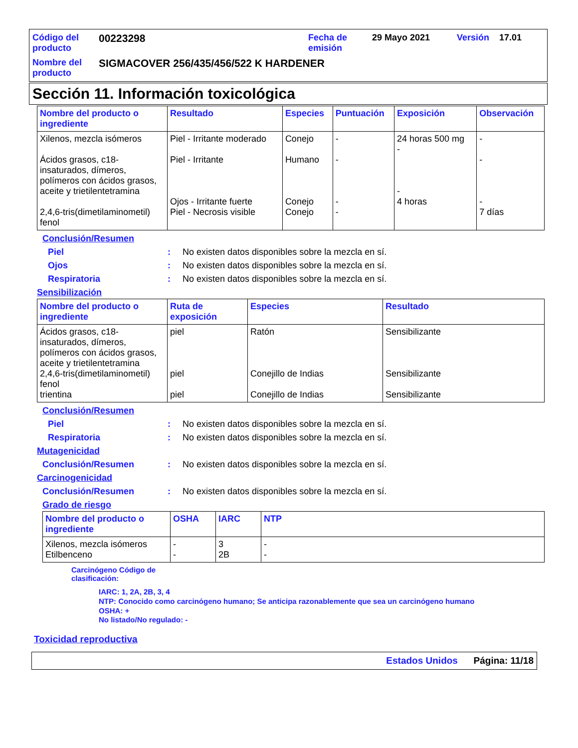Código del producto
00223298
Fecha de emisión
29 Mayo 2021
Versión
17.01
Nombre del producto
SIGMACOVER 256/435/456/522 K HARDENER
Sección 11. Información toxicológica
| Nombre del producto o ingrediente | Resultado | Especies | Puntuación | Exposición | Observación |
| --- | --- | --- | --- | --- | --- |
| Xilenos, mezcla isómeros Ácidos grasos, c18-insaturados, dímeros, polímeros con ácidos grasos, aceite y trietilentetramina 2,4,6-tris(dimetilaminometil) fenol | Piel - Irritante moderado Piel - Irritante Ojos - Irritante fuerte Piel - Necrosis visible | Conejo Humano Conejo Conejo | - - - - | 24 horas 500 mg - - 4 horas | - - - 7 días |
Conclusión/Resumen
Piel: No existen datos disponibles sobre la mezcla en sí.
Ojos: No existen datos disponibles sobre la mezcla en sí.
Respiratoria: No existen datos disponibles sobre la mezcla en sí.
Sensibilización
| Nombre del producto o ingrediente | Ruta de exposición | Especies | Resultado |
| --- | --- | --- | --- |
| Ácidos grasos, c18-insaturados, dímeros, polímeros con ácidos grasos, aceite y trietilentetramina 2,4,6-tris(dimetilaminometil) fenol trientina | piel piel piel | Ratón Conejillo de Indias Conejillo de Indias | Sensibilizante Sensibilizante Sensibilizante |
Conclusión/Resumen
Piel: No existen datos disponibles sobre la mezcla en sí.
Respiratoria: No existen datos disponibles sobre la mezcla en sí.
Mutagenicidad
Conclusión/Resumen: No existen datos disponibles sobre la mezcla en sí.
Carcinogenicidad
Conclusión/Resumen: No existen datos disponibles sobre la mezcla en sí.
Grado de riesgo
| Nombre del producto o ingrediente | OSHA | IARC | NTP |
| --- | --- | --- | --- |
| Xilenos, mezcla isómeros Etilbenceno | - - | 3 2B | - - |
Carcinógeno Código de clasificación:
IARC: 1, 2A, 2B, 3, 4
NTP: Conocido como carcinógeno humano; Se anticipa razonablemente que sea un carcinógeno humano
OSHA: +
No listado/No regulado: -
Toxicidad reproductiva
Estados Unidos Página: 11/18